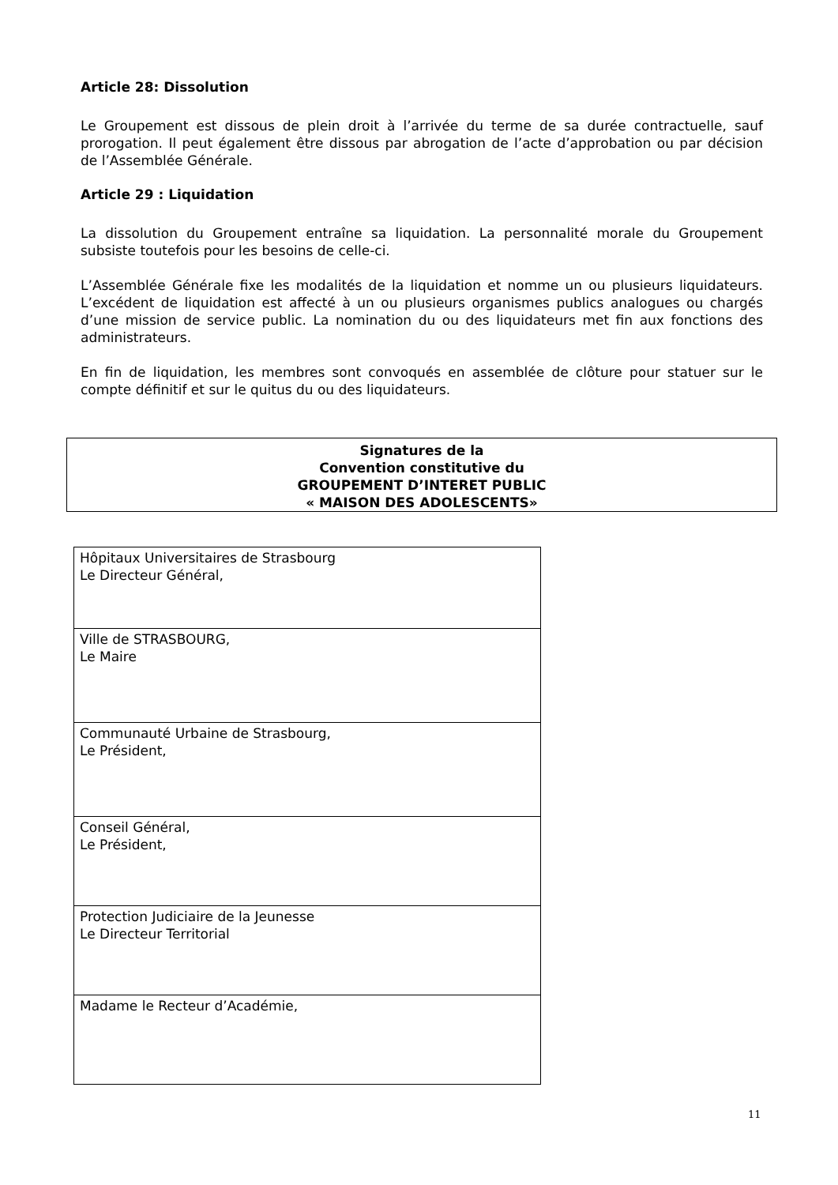Article 28: Dissolution
Le Groupement est dissous de plein droit à l’arrivée du terme de sa durée contractuelle, sauf prorogation. Il peut également être dissous par abrogation de l’acte d’approbation ou par décision de l’Assemblée Générale.
Article 29 : Liquidation
La dissolution du Groupement entraîne sa liquidation. La personnalité morale du Groupement subsiste toutefois pour les besoins de celle-ci.
L’Assemblée Générale fixe les modalités de la liquidation et nomme un ou plusieurs liquidateurs. L’excédent de liquidation est affecté à un ou plusieurs organismes publics analogues ou chargés d’une mission de service public. La nomination du ou des liquidateurs met fin aux fonctions des administrateurs.
En fin de liquidation, les membres sont convoqués en assemblée de clôture pour statuer sur le compte définitif et sur le quitus du ou des liquidateurs.
Signatures de la
Convention constitutive du
GROUPEMENT D’INTERET PUBLIC
« MAISON DES ADOLESCENTS»
| Hôpitaux Universitaires de Strasbourg Le Directeur Général, |
| Ville de STRASBOURG, Le Maire |
| Communauté Urbaine de Strasbourg, Le Président, |
| Conseil Général, Le Président, |
| Protection Judiciaire de la Jeunesse Le Directeur Territorial |
| Madame le Recteur d’Académie, |
11